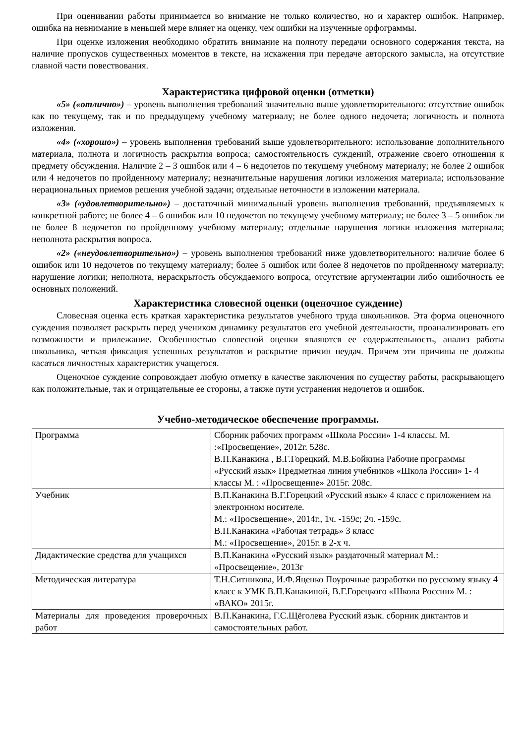При оценивании работы принимается во внимание не только количество, но и характер ошибок. Например, ошибка на невнимание в меньшей мере влияет на оценку, чем ошибки на изученные орфограммы.
При оценке изложения необходимо обратить внимание на полноту передачи основного содержания текста, на наличие пропусков существенных моментов в тексте, на искажения при передаче авторского замысла, на отсутствие главной части повествования.
Характеристика цифровой оценки (отметки)
«5» («отлично») – уровень выполнения требований значительно выше удовлетворительного: отсутствие ошибок как по текущему, так и по предыдущему учебному материалу; не более одного недочета; логичность и полнота изложения.
«4» («хорошо») – уровень выполнения требований выше удовлетворительного: использование дополнительного материала, полнота и логичность раскрытия вопроса; самостоятельность суждений, отражение своего отношения к предмету обсуждения. Наличие 2 – 3 ошибок или 4 – 6 недочетов по текущему учебному материалу; не более 2 ошибок или 4 недочетов по пройденному материалу; незначительные нарушения логики изложения материала; использование нерациональных приемов решения учебной задачи; отдельные неточности в изложении материала.
«3» («удовлетворительно») – достаточный минимальный уровень выполнения требований, предъявляемых к конкретной работе; не более 4 – 6 ошибок или 10 недочетов по текущему учебному материалу; не более 3 – 5 ошибок ли не более 8 недочетов по пройденному учебному материалу; отдельные нарушения логики изложения материала; неполнота раскрытия вопроса.
«2» («неудовлетворительно») – уровень выполнения требований ниже удовлетворительного: наличие более 6 ошибок или 10 недочетов по текущему материалу; более 5 ошибок или более 8 недочетов по пройденному материалу; нарушение логики; неполнота, нераскрытость обсуждаемого вопроса, отсутствие аргументации либо ошибочность ее основных положений.
Характеристика словесной оценки (оценочное суждение)
Словесная оценка есть краткая характеристика результатов учебного труда школьников. Эта форма оценочного суждения позволяет раскрыть перед учеником динамику результатов его учебной деятельности, проанализировать его возможности и прилежание. Особенностью словесной оценки являются ее содержательность, анализ работы школьника, четкая фиксация успешных результатов и раскрытие причин неудач. Причем эти причины не должны касаться личностных характеристик учащегося.
Оценочное суждение сопровождает любую отметку в качестве заключения по существу работы, раскрывающего как положительные, так и отрицательные ее стороны, а также пути устранения недочетов и ошибок.
Учебно-методическое обеспечение программы.
| Программа | Сборник рабочих программ «Школа России» 1-4 классы. М. :«Просвещение», 2012г. 528с. В.П.Канакина , В.Г.Горецкий, М.В.Бойкина Рабочие программы «Русский язык» Предметная линия учебников «Школа России» 1- 4 классы М. : «Просвещение» 2015г. 208с. |
| Учебник | В.П.Канакина В.Г.Горецкий «Русский язык» 4 класс с приложением на электронном носителе. М.: «Просвещение», 2014г., 1ч. -159с; 2ч. -159с. В.П.Канакина «Рабочая тетрадь» 3 класс М.: «Просвещение», 2015г. в 2-х ч. |
| Дидактические средства для учащихся | В.П.Канакина «Русский язык» раздаточный материал М.: «Просвещение», 2013г |
| Методическая литература | Т.Н.Ситникова, И.Ф.Яценко Поурочные разработки по русскому языку 4 класс к УМК В.П.Канакиной, В.Г.Горецкого «Школа России» М. : «ВАКО» 2015г. |
| Материалы для проведения проверочных работ | В.П.Канакина, Г.С.Щёголева Русский язык. сборник диктантов и самостоятельных работ. |